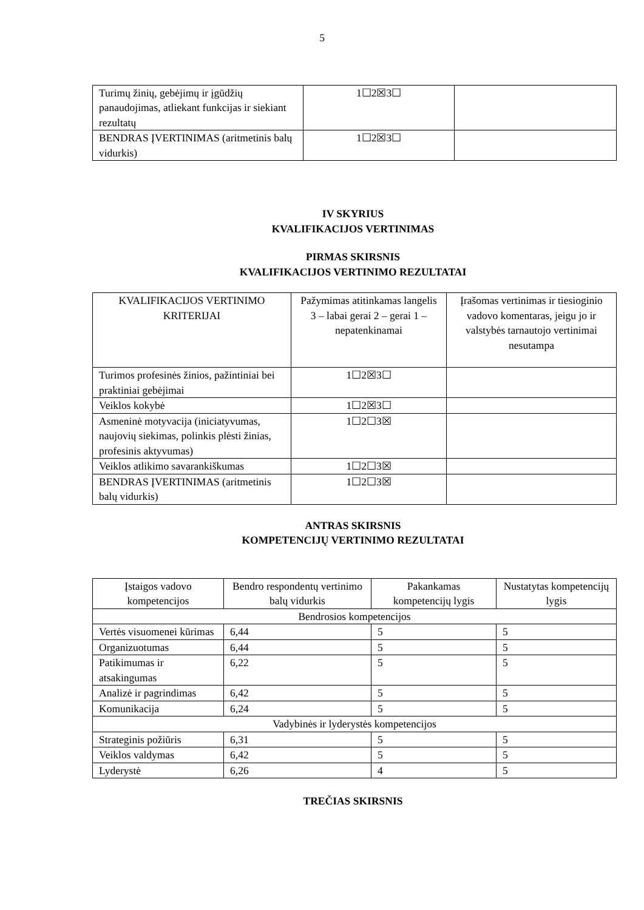5
| Turimų žinių, gebėjimų ir įgūdžių panaudojimas, atliekant funkcijas ir siekiant rezultatų | 1☐2☒3☐ | |
| BENDRAS ĮVERTINIMAS (aritmetinis balų vidurkis) | 1☐2☒3☐ | |
IV SKYRIUS
KVALIFIKACIJOS VERTINIMAS
PIRMAS SKIRSNIS
KVALIFIKACIJOS VERTINIMO REZULTATAI
| KVALIFIKACIJOS VERTINIMO KRITERIJAI | Pažymimas atitinkamas langelis 3 – labai gerai 2 – gerai 1 – nepatenkinamai | Įrašomas vertinimas ir tiesioginio vadovo komentaras, jeigu jo ir valstybės tarnautojo vertinimai nesutampa |
| --- | --- | --- |
| Turimos profesinės žinios, pažintiniai bei praktiniai gebėjimai | 1☐2☒3☐ | |
| Veiklos kokybė | 1☐2☒3☐ | |
| Asmeninė motyvacija (iniciatyvumas, naujovių siekimas, polinkis plėsti žinias, profesinis aktyvumas) | 1☐2☐3☒ | |
| Veiklos atlikimo savarankiškumas | 1☐2☐3☒ | |
| BENDRAS ĮVERTINIMAS (aritmetinis balų vidurkis) | 1☐2☐3☒ | |
ANTRAS SKIRSNIS
KOMPETENCIJŲ VERTINIMO REZULTATAI
| Įstaigos vadovo kompetencijos | Bendro respondentų vertinimo balų vidurkis | Pakankamas kompetencijų lygis | Nustatytas kompetencijų lygis |
| --- | --- | --- | --- |
| Bendrosios kompetencijos | | | |
| Vertės visuomenei kūrimas | 6,44 | 5 | 5 |
| Organizuotumas | 6,44 | 5 | 5 |
| Patikimumas ir atsakingumas | 6,22 | 5 | 5 |
| Analizė ir pagrindimas | 6,42 | 5 | 5 |
| Komunikacija | 6,24 | 5 | 5 |
| Vadybinės ir lyderystės kompetencijos | | | |
| Strateginis požiūris | 6,31 | 5 | 5 |
| Veiklos valdymas | 6,42 | 5 | 5 |
| Lyderystė | 6,26 | 4 | 5 |
TREČIAS SKIRSNIS